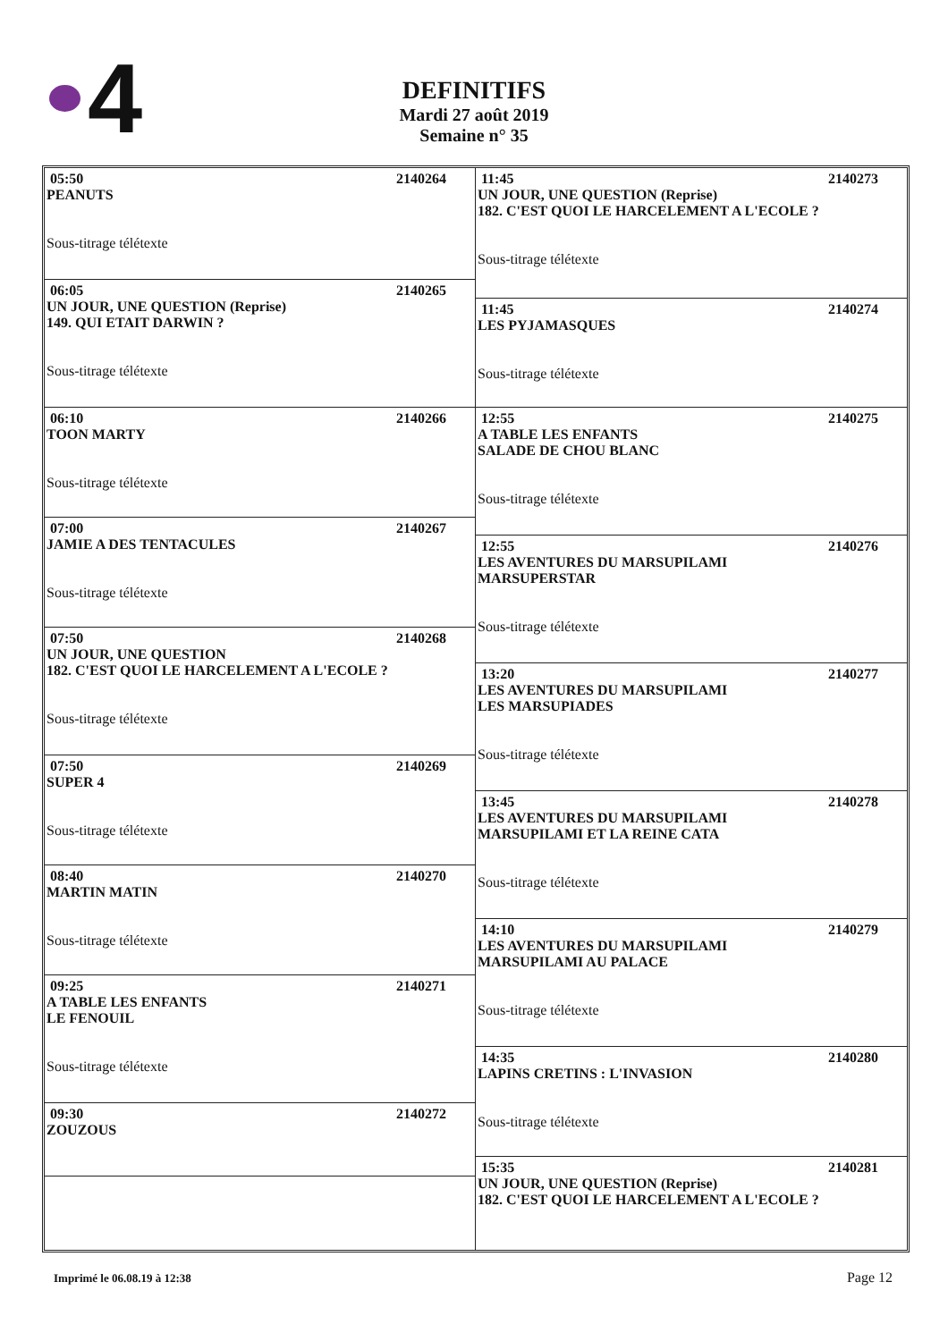4
DEFINITIFS
Mardi 27 août 2019
Semaine n° 35
05:50 2140264
PEANUTS
Sous-titrage télétexte
06:05 2140265
UN JOUR, UNE QUESTION (Reprise)
149. QUI ETAIT DARWIN ?
Sous-titrage télétexte
06:10 2140266
TOON MARTY
Sous-titrage télétexte
07:00 2140267
JAMIE A DES TENTACULES
Sous-titrage télétexte
07:50 2140268
UN JOUR, UNE QUESTION
182. C'EST QUOI LE HARCELEMENT A L'ECOLE ?
Sous-titrage télétexte
07:50 2140269
SUPER 4
Sous-titrage télétexte
08:40 2140270
MARTIN MATIN
Sous-titrage télétexte
09:25 2140271
A TABLE LES ENFANTS
LE FENOUIL
Sous-titrage télétexte
09:30 2140272
ZOUZOUS
11:45 2140273
UN JOUR, UNE QUESTION (Reprise)
182. C'EST QUOI LE HARCELEMENT A L'ECOLE ?
Sous-titrage télétexte
11:45 2140274
LES PYJAMASQUES
Sous-titrage télétexte
12:55 2140275
A TABLE LES ENFANTS
SALADE DE CHOU BLANC
Sous-titrage télétexte
12:55 2140276
LES AVENTURES DU MARSUPILAMI
MARSUPERSTAR
Sous-titrage télétexte
13:20 2140277
LES AVENTURES DU MARSUPILAMI
LES MARSUPIADES
Sous-titrage télétexte
13:45 2140278
LES AVENTURES DU MARSUPILAMI
MARSUPILAMI ET LA REINE CATA
Sous-titrage télétexte
14:10 2140279
LES AVENTURES DU MARSUPILAMI
MARSUPILAMI AU PALACE
Sous-titrage télétexte
14:35 2140280
LAPINS CRETINS : L'INVASION
Sous-titrage télétexte
15:35 2140281
UN JOUR, UNE QUESTION (Reprise)
182. C'EST QUOI LE HARCELEMENT A L'ECOLE ?
Imprimé le 06.08.19 à 12:38 Page 12